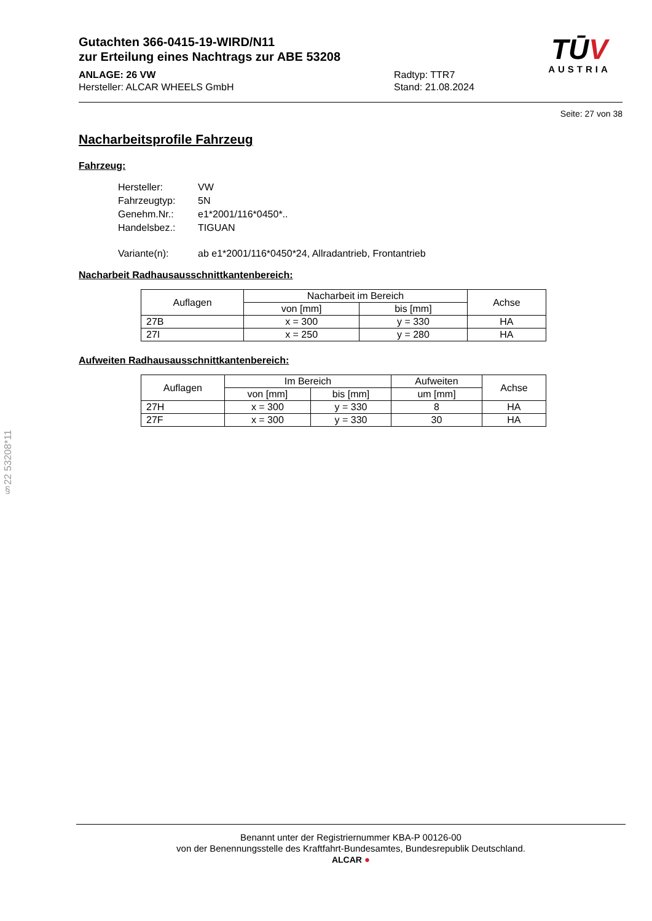Gutachten 366-0415-19-WIRD/N11
zur Erteilung eines Nachtrags zur ABE 53208
ANLAGE: 26 VW
Hersteller: ALCAR WHEELS GmbH
Radtyp: TTR7
Stand: 21.08.2024
TŪV
AUSTRIA
Seite: 27 von 38
Nacharbeitsprofile Fahrzeug
Fahrzeug:
| Hersteller: | VW |
| Fahrzeugtyp: | 5N |
| Genehm.Nr.: | e1*2001/116*0450*.. |
| Handelsbez.: | TIGUAN |
| Variante(n): | ab e1*2001/116*0450*24, Allradantrieb, Frontantrieb |
Nacharbeit Radhausausschnittkantenbereich:
| Auflagen | Nacharbeit im Bereich | | Achse |
| --- | --- | --- | --- |
| | von [mm] | bis [mm] | |
| 27B | x = 300 | y = 330 | HA |
| 27I | x = 250 | y = 280 | HA |
Aufweiten Radhausausschnittkantenbereich:
| Auflagen | Im Bereich | | Aufweiten | Achse |
| --- | --- | --- | --- | --- |
| | von [mm] | bis [mm] | um [mm] | |
| 27H | x = 300 | y = 330 | 8 | HA |
| 27F | x = 300 | y = 330 | 30 | HA |
§22 53208*11
Benannt unter der Registriernummer KBA-P 00126-00
von der Benennungsstelle des Kraftfahrt-Bundesamtes, Bundesrepublik Deutschland.
ALCAR ●